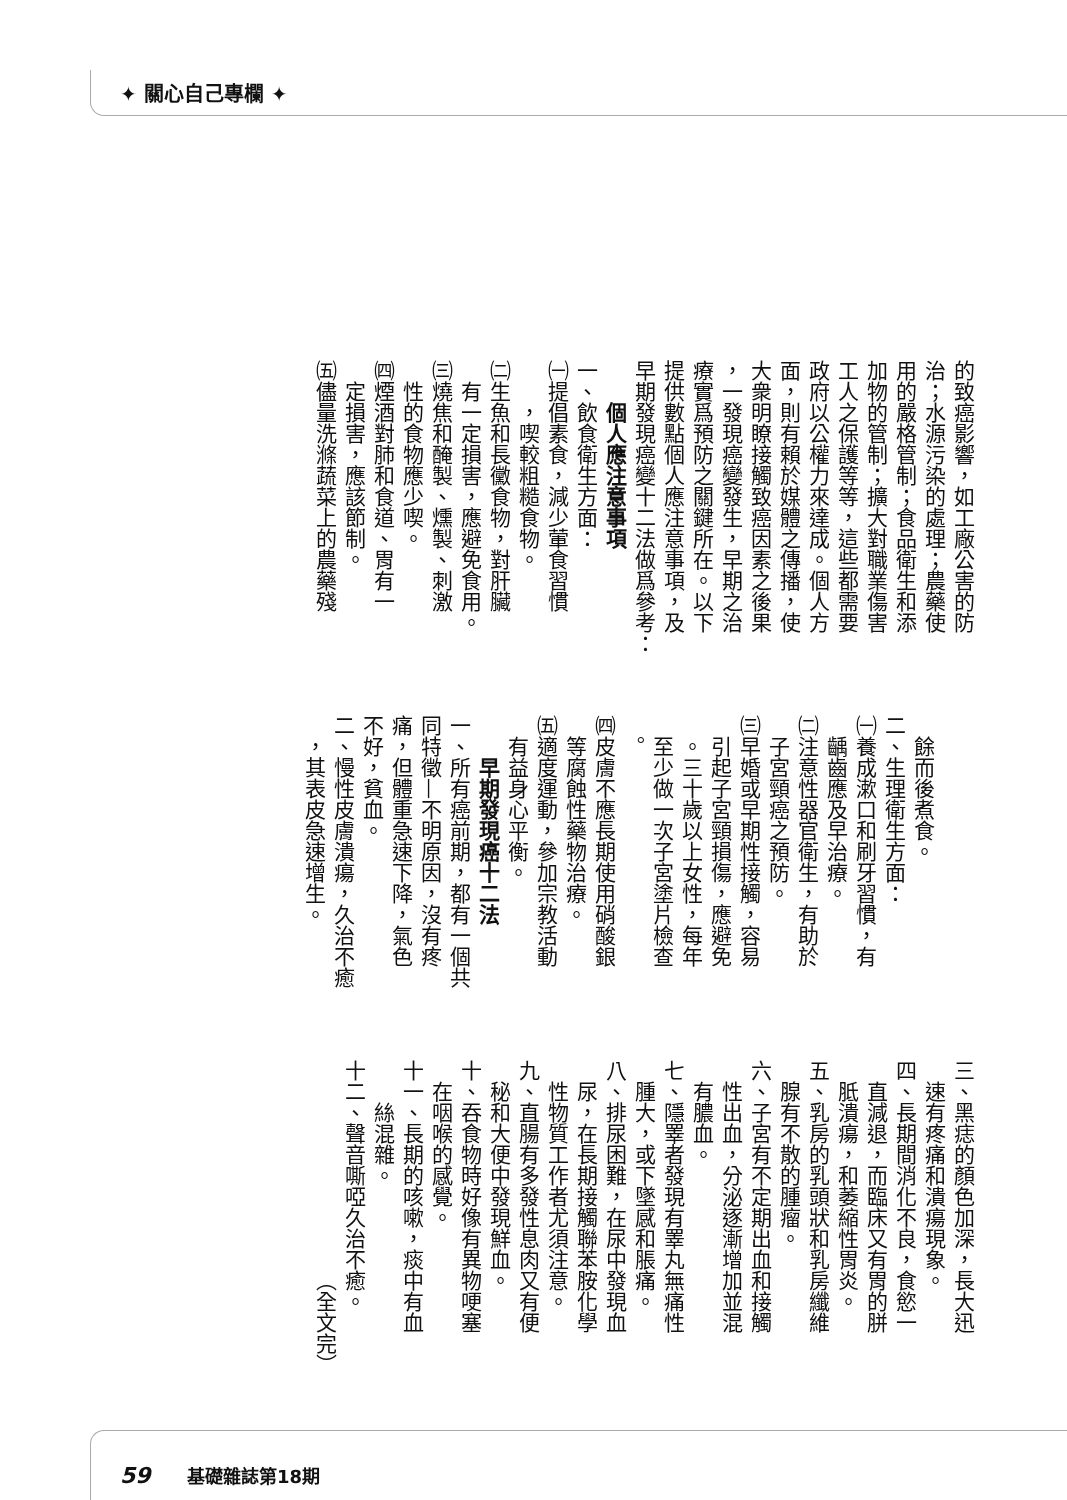✦ 關心自己專欄 ✦
的致癌影響，如工廠公害的防
治；水源污染的處理；農藥使
用的嚴格管制；食品衛生和添
加物的管制；擴大對職業傷害
工人之保護等等，這些都需要
政府以公權力來達成。個人方
面，則有賴於媒體之傳播，使
大衆明瞭接觸致癌因素之後果
，一發現癌變發生，早期之治
療實爲預防之關鍵所在。以下
提供數點個人應注意事項，及
早期發現癌變十二法做爲參考：
個人應注意事項
一、飲食衛生方面：
㈠提倡素食，減少葷食習慣
，喫較粗糙食物。
㈡生魚和長黴食物，對肝臟
有一定損害，應避免食用。
㈢燒焦和醃製、燻製、刺激
性的食物應少喫。
㈣煙酒對肺和食道、胃有一
定損害，應該節制。
㈤儘量洗滌蔬菜上的農藥殘
餘而後煮食。
二、生理衛生方面：
㈠養成漱口和刷牙習慣，有
齲齒應及早治療。
㈡注意性器官衛生，有助於
子宮頸癌之預防。
㈢早婚或早期性接觸，容易
引起子宮頸損傷，應避免
。三十歲以上女性，每年
至少做一次子宮塗片檢查
。
㈣皮膚不應長期使用硝酸銀
等腐蝕性藥物治療。
㈤適度運動，參加宗教活動
有益身心平衡。
早期發現癌十二法
一、所有癌前期，都有一個共
同特徵—不明原因，沒有疼
痛，但體重急速下降，氣色
不好，貧血。
二、慢性皮膚潰瘍，久治不癒
，其表皮急速增生。
三、黑痣的顏色加深，長大迅
速有疼痛和潰瘍現象。
四、長期間消化不良，食慾一
直減退，而臨床又有胃的胼
胝潰瘍，和萎縮性胃炎。
五、乳房的乳頭狀和乳房纖維
腺有不散的腫瘤。
六、子宮有不定期出血和接觸
性出血，分泌逐漸增加並混
有膿血。
七、隱睪者發現有睪丸無痛性
腫大，或下墜感和脹痛。
八、排尿困難，在尿中發現血
尿，在長期接觸聯苯胺化學
性物質工作者尤須注意。
九、直腸有多發性息肉又有便
秘和大便中發現鮮血。
十、吞食物時好像有異物哽塞
在咽喉的感覺。
十一、長期的咳嗽，痰中有血
絲混雜。
十二、聲音嘶啞久治不癒。
（全文完）
59 基礎雜誌第18期